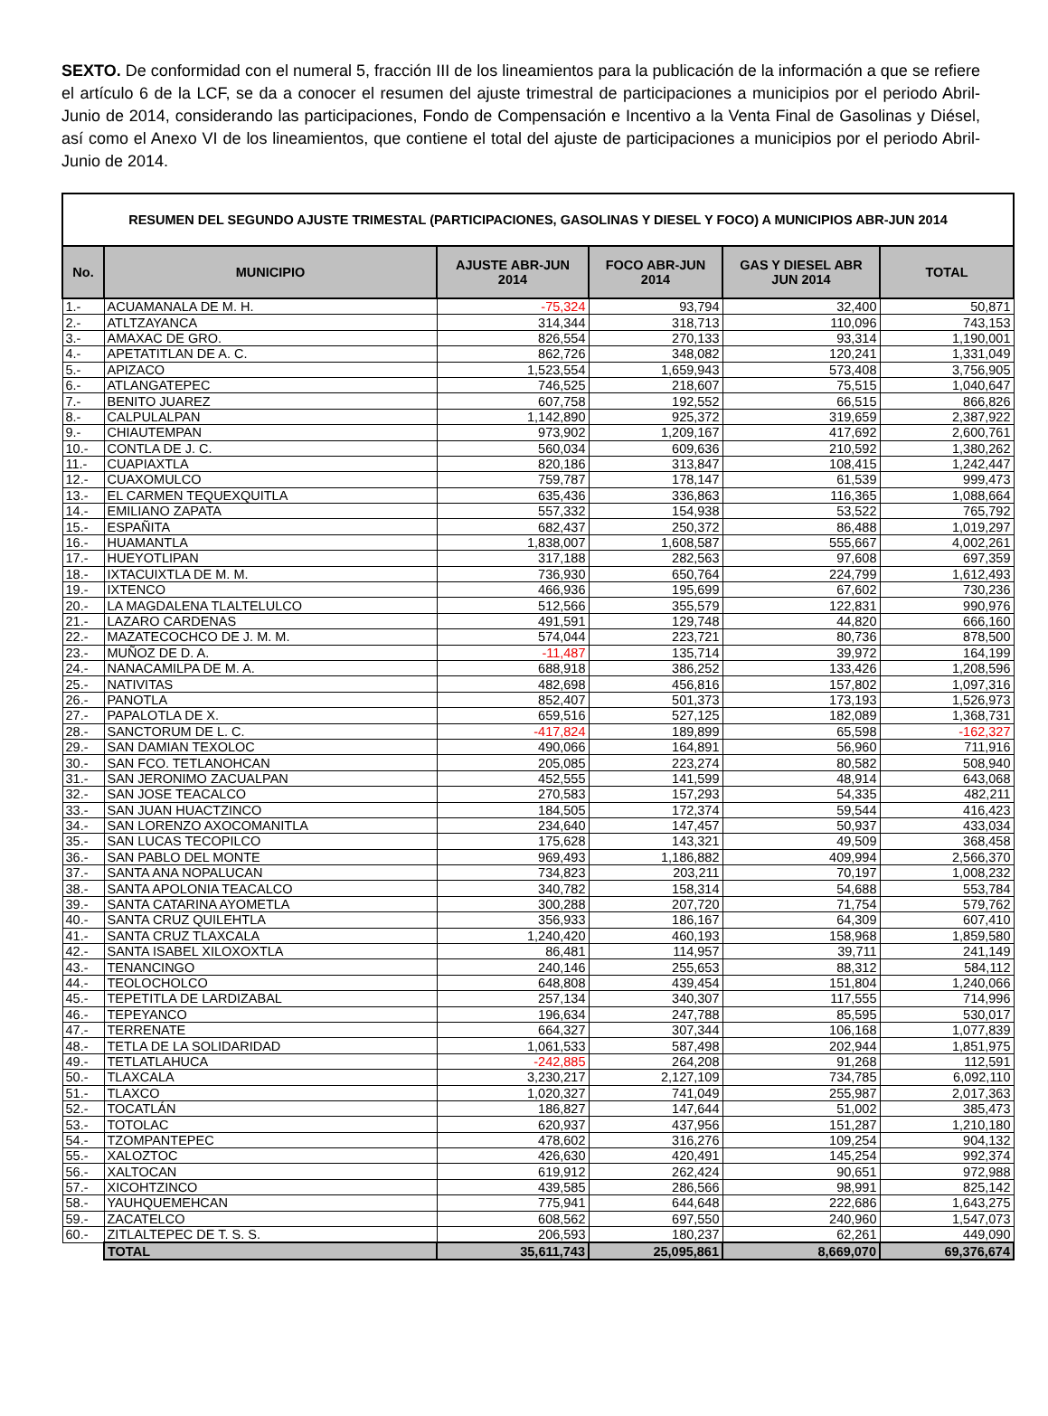SEXTO. De conformidad con el numeral 5, fracción III de los lineamientos para la publicación de la información a que se refiere el artículo 6 de la LCF, se da a conocer el resumen del ajuste trimestral de participaciones a municipios por el periodo Abril-Junio de 2014, considerando las participaciones, Fondo de Compensación e Incentivo a la Venta Final de Gasolinas y Diésel, así como el Anexo VI de los lineamientos, que contiene el total del ajuste de participaciones a municipios por el periodo Abril-Junio de 2014.
| RESUMEN DEL SEGUNDO AJUSTE TRIMESTAL (PARTICIPACIONES, GASOLINAS Y DIESEL Y FOCO) A MUNICIPIOS ABR-JUN 2014 | | | | | |
| --- | --- | --- | --- | --- | --- |
| No. | MUNICIPIO | AJUSTE ABR-JUN 2014 | FOCO ABR-JUN 2014 | GAS Y DIESEL ABR JUN 2014 | TOTAL |
| 1.- | ACUAMANALA DE M. H. | -75,324 | 93,794 | 32,400 | 50,871 |
| 2.- | ATLTZAYANCA | 314,344 | 318,713 | 110,096 | 743,153 |
| 3.- | AMAXAC DE GRO. | 826,554 | 270,133 | 93,314 | 1,190,001 |
| 4.- | APETATITLAN DE A. C. | 862,726 | 348,082 | 120,241 | 1,331,049 |
| 5.- | APIZACO | 1,523,554 | 1,659,943 | 573,408 | 3,756,905 |
| 6.- | ATLANGATEPEC | 746,525 | 218,607 | 75,515 | 1,040,647 |
| 7.- | BENITO JUAREZ | 607,758 | 192,552 | 66,515 | 866,826 |
| 8.- | CALPULALPAN | 1,142,890 | 925,372 | 319,659 | 2,387,922 |
| 9.- | CHIAUTEMPAN | 973,902 | 1,209,167 | 417,692 | 2,600,761 |
| 10.- | CONTLA DE J. C. | 560,034 | 609,636 | 210,592 | 1,380,262 |
| 11.- | CUAPIAXTLA | 820,186 | 313,847 | 108,415 | 1,242,447 |
| 12.- | CUAXOMULCO | 759,787 | 178,147 | 61,539 | 999,473 |
| 13.- | EL CARMEN TEQUEXQUITLA | 635,436 | 336,863 | 116,365 | 1,088,664 |
| 14.- | EMILIANO ZAPATA | 557,332 | 154,938 | 53,522 | 765,792 |
| 15.- | ESPAÑITA | 682,437 | 250,372 | 86,488 | 1,019,297 |
| 16.- | HUAMANTLA | 1,838,007 | 1,608,587 | 555,667 | 4,002,261 |
| 17.- | HUEYOTLIPAN | 317,188 | 282,563 | 97,608 | 697,359 |
| 18.- | IXTACUIXTLA DE M. M. | 736,930 | 650,764 | 224,799 | 1,612,493 |
| 19.- | IXTENCO | 466,936 | 195,699 | 67,602 | 730,236 |
| 20.- | LA MAGDALENA TLALTELULCO | 512,566 | 355,579 | 122,831 | 990,976 |
| 21.- | LAZARO CARDENAS | 491,591 | 129,748 | 44,820 | 666,160 |
| 22.- | MAZATECOCHCO DE J. M. M. | 574,044 | 223,721 | 80,736 | 878,500 |
| 23.- | MUÑOZ DE D. A. | -11,487 | 135,714 | 39,972 | 164,199 |
| 24.- | NANACAMILPA DE M. A. | 688,918 | 386,252 | 133,426 | 1,208,596 |
| 25.- | NATIVITAS | 482,698 | 456,816 | 157,802 | 1,097,316 |
| 26.- | PANOTLA | 852,407 | 501,373 | 173,193 | 1,526,973 |
| 27.- | PAPALOTLA DE X. | 659,516 | 527,125 | 182,089 | 1,368,731 |
| 28.- | SANCTORUM DE L. C. | -417,824 | 189,899 | 65,598 | -162,327 |
| 29.- | SAN DAMIAN TEXOLOC | 490,066 | 164,891 | 56,960 | 711,916 |
| 30.- | SAN FCO. TETLANOHCAN | 205,085 | 223,274 | 80,582 | 508,940 |
| 31.- | SAN JERONIMO ZACUALPAN | 452,555 | 141,599 | 48,914 | 643,068 |
| 32.- | SAN JOSE TEACALCO | 270,583 | 157,293 | 54,335 | 482,211 |
| 33.- | SAN JUAN HUACTZINCO | 184,505 | 172,374 | 59,544 | 416,423 |
| 34.- | SAN LORENZO AXOCOMANITLA | 234,640 | 147,457 | 50,937 | 433,034 |
| 35.- | SAN LUCAS TECOPILCO | 175,628 | 143,321 | 49,509 | 368,458 |
| 36.- | SAN PABLO DEL MONTE | 969,493 | 1,186,882 | 409,994 | 2,566,370 |
| 37.- | SANTA ANA NOPALUCAN | 734,823 | 203,211 | 70,197 | 1,008,232 |
| 38.- | SANTA APOLONIA TEACALCO | 340,782 | 158,314 | 54,688 | 553,784 |
| 39.- | SANTA CATARINA AYOMETLA | 300,288 | 207,720 | 71,754 | 579,762 |
| 40.- | SANTA CRUZ QUILEHTLA | 356,933 | 186,167 | 64,309 | 607,410 |
| 41.- | SANTA CRUZ TLAXCALA | 1,240,420 | 460,193 | 158,968 | 1,859,580 |
| 42.- | SANTA ISABEL XILOXOXTLA | 86,481 | 114,957 | 39,711 | 241,149 |
| 43.- | TENANCINGO | 240,146 | 255,653 | 88,312 | 584,112 |
| 44.- | TEOLOCHOLCO | 648,808 | 439,454 | 151,804 | 1,240,066 |
| 45.- | TEPETITLA DE LARDIZABAL | 257,134 | 340,307 | 117,555 | 714,996 |
| 46.- | TEPEYANCO | 196,634 | 247,788 | 85,595 | 530,017 |
| 47.- | TERRENATE | 664,327 | 307,344 | 106,168 | 1,077,839 |
| 48.- | TETLA DE LA SOLIDARIDAD | 1,061,533 | 587,498 | 202,944 | 1,851,975 |
| 49.- | TETLATLAHUCA | -242,885 | 264,208 | 91,268 | 112,591 |
| 50.- | TLAXCALA | 3,230,217 | 2,127,109 | 734,785 | 6,092,110 |
| 51.- | TLAXCO | 1,020,327 | 741,049 | 255,987 | 2,017,363 |
| 52.- | TOCATLÁN | 186,827 | 147,644 | 51,002 | 385,473 |
| 53.- | TOTOLAC | 620,937 | 437,956 | 151,287 | 1,210,180 |
| 54.- | TZOMPANTEPEC | 478,602 | 316,276 | 109,254 | 904,132 |
| 55.- | XALOZTOC | 426,630 | 420,491 | 145,254 | 992,374 |
| 56.- | XALTOCAN | 619,912 | 262,424 | 90,651 | 972,988 |
| 57.- | XICOHTZINCO | 439,585 | 286,566 | 98,991 | 825,142 |
| 58.- | YAUHQUEMEHCAN | 775,941 | 644,648 | 222,686 | 1,643,275 |
| 59.- | ZACATELCO | 608,562 | 697,550 | 240,960 | 1,547,073 |
| 60.- | ZITLALTEPEC DE T. S. S. | 206,593 | 180,237 | 62,261 | 449,090 |
| | TOTAL | 35,611,743 | 25,095,861 | 8,669,070 | 69,376,674 |